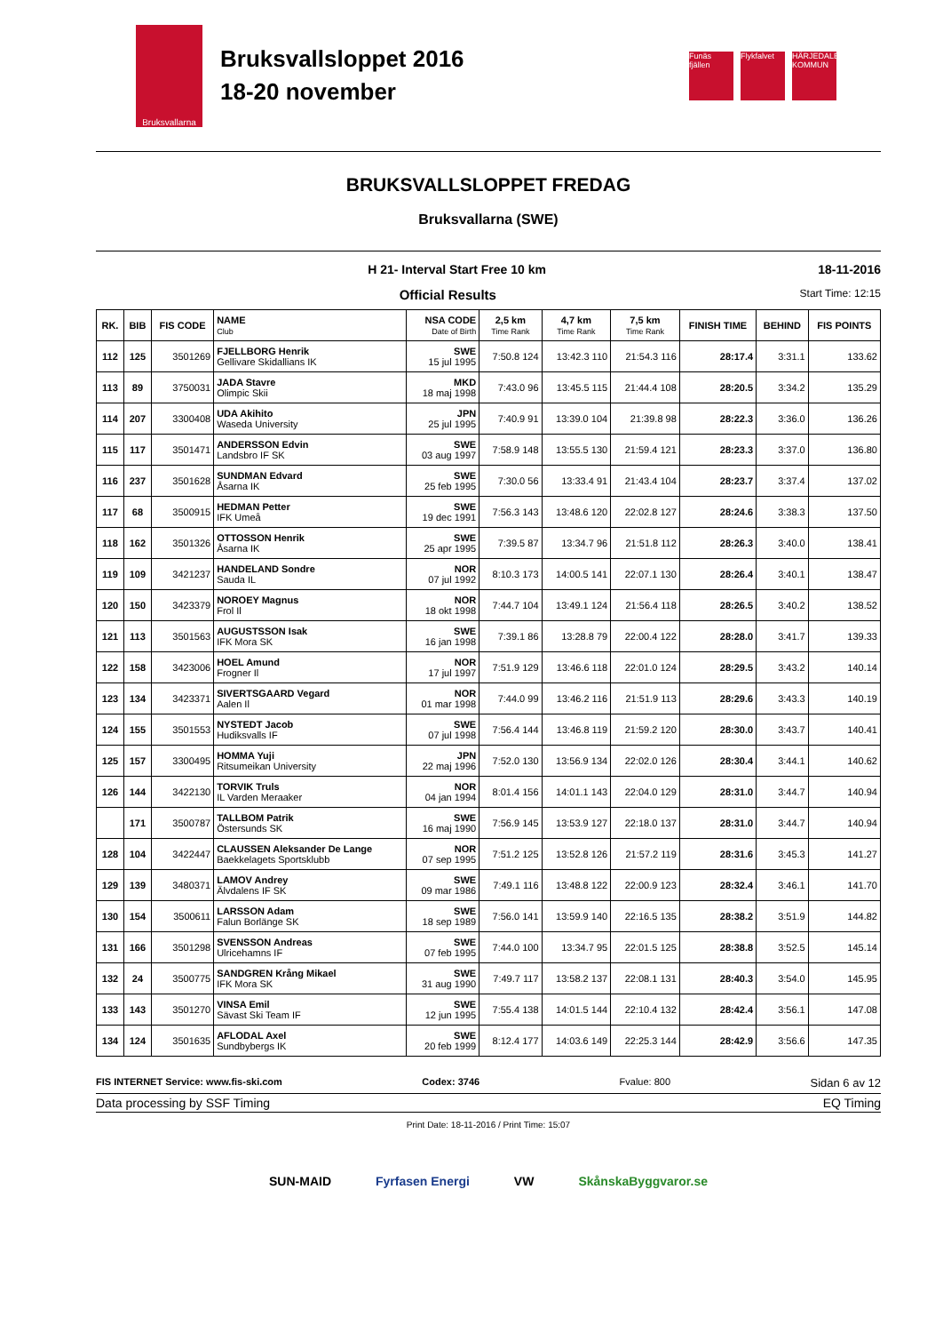Bruksvallarna
Bruksvallsloppet 2016
18-20 november
Funäs fjällen
Flykfalvet
HÄRJEDALENS KOMMUN
BRUKSVALLSLOPPET FREDAG
Bruksvallarna (SWE)
H 21- Interval Start Free 10 km 18-11-2016
Official Results Start Time: 12:15
| RK. | BIB | FIS CODE | NAME Club | NSA CODE Date of Birth | 2,5 km Time Rank | 4,7 km Time Rank | 7,5 km Time Rank | FINISH TIME | BEHIND | FIS POINTS |
| --- | --- | --- | --- | --- | --- | --- | --- | --- | --- | --- |
| 112 | 125 | 3501269 | FJELLBORG Henrik Gellivare Skidallians IK | SWE 15 jul 1995 | 7:50.8 124 | 13:42.3 110 | 21:54.3 116 | 28:17.4 | 3:31.1 | 133.62 |
| 113 | 89 | 3750031 | JADA Stavre Olimpic Skii | MKD 18 maj 1998 | 7:43.0 96 | 13:45.5 115 | 21:44.4 108 | 28:20.5 | 3:34.2 | 135.29 |
| 114 | 207 | 3300408 | UDA Akihito Waseda University | JPN 25 jul 1995 | 7:40.9 91 | 13:39.0 104 | 21:39.8 98 | 28:22.3 | 3:36.0 | 136.26 |
| 115 | 117 | 3501471 | ANDERSSON Edvin Landsbro IF SK | SWE 03 aug 1997 | 7:58.9 148 | 13:55.5 130 | 21:59.4 121 | 28:23.3 | 3:37.0 | 136.80 |
| 116 | 237 | 3501628 | SUNDMAN Edvard Åsarna IK | SWE 25 feb 1995 | 7:30.0 56 | 13:33.4 91 | 21:43.4 104 | 28:23.7 | 3:37.4 | 137.02 |
| 117 | 68 | 3500915 | HEDMAN Petter IFK Umeå | SWE 19 dec 1991 | 7:56.3 143 | 13:48.6 120 | 22:02.8 127 | 28:24.6 | 3:38.3 | 137.50 |
| 118 | 162 | 3501326 | OTTOSSON Henrik Åsarna IK | SWE 25 apr 1995 | 7:39.5 87 | 13:34.7 96 | 21:51.8 112 | 28:26.3 | 3:40.0 | 138.41 |
| 119 | 109 | 3421237 | HANDELAND Sondre Sauda IL | NOR 07 jul 1992 | 8:10.3 173 | 14:00.5 141 | 22:07.1 130 | 28:26.4 | 3:40.1 | 138.47 |
| 120 | 150 | 3423379 | NOROEY Magnus Frol Il | NOR 18 okt 1998 | 7:44.7 104 | 13:49.1 124 | 21:56.4 118 | 28:26.5 | 3:40.2 | 138.52 |
| 121 | 113 | 3501563 | AUGUSTSSON Isak IFK Mora SK | SWE 16 jan 1998 | 7:39.1 86 | 13:28.8 79 | 22:00.4 122 | 28:28.0 | 3:41.7 | 139.33 |
| 122 | 158 | 3423006 | HOEL Amund Frogner Il | NOR 17 jul 1997 | 7:51.9 129 | 13:46.6 118 | 22:01.0 124 | 28:29.5 | 3:43.2 | 140.14 |
| 123 | 134 | 3423371 | SIVERTSGAARD Vegard Aalen Il | NOR 01 mar 1998 | 7:44.0 99 | 13:46.2 116 | 21:51.9 113 | 28:29.6 | 3:43.3 | 140.19 |
| 124 | 155 | 3501553 | NYSTEDT Jacob Hudiksvalls IF | SWE 07 jul 1998 | 7:56.4 144 | 13:46.8 119 | 21:59.2 120 | 28:30.0 | 3:43.7 | 140.41 |
| 125 | 157 | 3300495 | HOMMA Yuji Ritsumeikan University | JPN 22 maj 1996 | 7:52.0 130 | 13:56.9 134 | 22:02.0 126 | 28:30.4 | 3:44.1 | 140.62 |
| 126 | 144 | 3422130 | TORVIK Truls IL Varden Meraaker | NOR 04 jan 1994 | 8:01.4 156 | 14:01.1 143 | 22:04.0 129 | 28:31.0 | 3:44.7 | 140.94 |
| | 171 | 3500787 | TALLBOM Patrik Östersunds SK | SWE 16 maj 1990 | 7:56.9 145 | 13:53.9 127 | 22:18.0 137 | 28:31.0 | 3:44.7 | 140.94 |
| 128 | 104 | 3422447 | CLAUSSEN Aleksander De Lange Baekkelagets Sportsklubb | NOR 07 sep 1995 | 7:51.2 125 | 13:52.8 126 | 21:57.2 119 | 28:31.6 | 3:45.3 | 141.27 |
| 129 | 139 | 3480371 | LAMOV Andrey Älvdalens IF SK | SWE 09 mar 1986 | 7:49.1 116 | 13:48.8 122 | 22:00.9 123 | 28:32.4 | 3:46.1 | 141.70 |
| 130 | 154 | 3500611 | LARSSON Adam Falun Borlänge SK | SWE 18 sep 1989 | 7:56.0 141 | 13:59.9 140 | 22:16.5 135 | 28:38.2 | 3:51.9 | 144.82 |
| 131 | 166 | 3501298 | SVENSSON Andreas Ulricehamns IF | SWE 07 feb 1995 | 7:44.0 100 | 13:34.7 95 | 22:01.5 125 | 28:38.8 | 3:52.5 | 145.14 |
| 132 | 24 | 3500775 | SANDGREN Krång Mikael IFK Mora SK | SWE 31 aug 1990 | 7:49.7 117 | 13:58.2 137 | 22:08.1 131 | 28:40.3 | 3:54.0 | 145.95 |
| 133 | 143 | 3501270 | VINSA Emil Sävast Ski Team IF | SWE 12 jun 1995 | 7:55.4 138 | 14:01.5 144 | 22:10.4 132 | 28:42.4 | 3:56.1 | 147.08 |
| 134 | 124 | 3501635 | AFLODAL Axel Sundbybergs IK | SWE 20 feb 1999 | 8:12.4 177 | 14:03.6 149 | 22:25.3 144 | 28:42.9 | 3:56.6 | 147.35 |
FIS INTERNET Service: www.fis-ski.com Codex: 3746 Fvalue: 800 Sidan 6 av 12
Data processing by SSF Timing EQ Timing
Print Date: 18-11-2016 / Print Time: 15:07
SUN-MAID Fyrfasen Energi VW SkånskaByggvaror.se